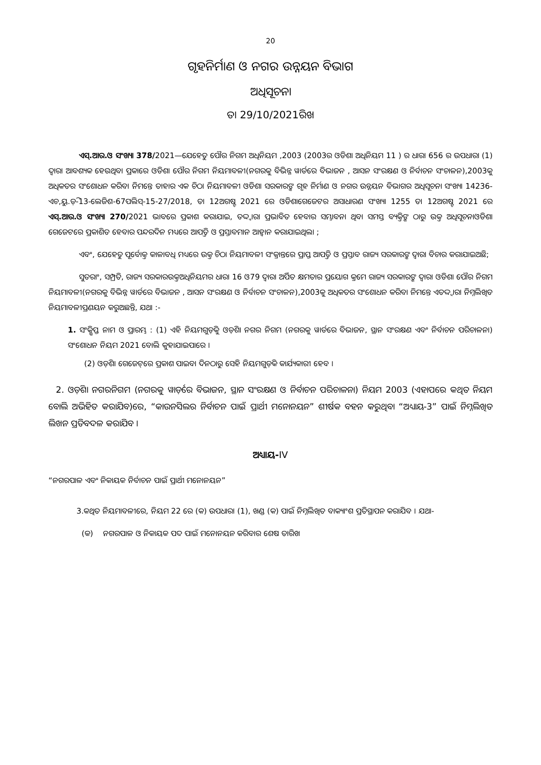20
ଗୃହନିର୍ମାଣ ଓ ନଗର ଉନ୍ନୟନ ବିଭାଗ
ଅଧିସୂଚନା
ତା 29/10/2021ରିଖ
ଏସ୍.ଆର.ଓ ସଂଖ୍ୟା 378/2021—ଯେହେତୁ ପୌର ନିଗମ ଅଧିନିୟମ ,2003 (2003ର ଓଡିଶା ଅଧିନିୟମ 11 ) ର ଧାରା 656 ର ଉପଧାରା (1) ଦ୍ୱାରା ଆବଶ୍ୟକ ହେଉଥିବା ପ୍ରକାରେ ଓଡିଶା ପୌର ନିଗମ ନିୟମାବଳୀ(ନଗରକୁ ବିଭିନ୍ନ ୱାର୍ଡରେ ବିଭାଜନ , ଆସନ ସଂରକ୍ଷଣ ଓ ନିର୍ବାଚନ ସଂଚାଳନ),2003କୁ ଅଧିକତର ସଂଶୋଧନ କରିବା ନିମନ୍ତେ ତାହାର ଏକ ଚିଠା ନିୟମାବଳୀ ଓଡିଶା ସରକାରଙ୍କ ଗୃହ ନିର୍ମାଣ ଓ ନଗର ଉନ୍ନୟନ ବିଭାଗର ଅଧିସୂଚନା ସଂଖ୍ୟା 14236-ଏଚ,ୟୁ.ଡ଼ି-13-ଲେଜିଶ-67ପଲିସ୍-15-27/2018, ତା 12ଅଗଷ୍ଟ 2021 ରେ ଓଡିଶାଗେଜେଟର ଅସାଧାରଣ ସଂଖ୍ୟା 1255 ତା 12ଅଗଷ୍ଟ 2021 ରେ ଏସ୍.ଆର.ଓ ସଂଖ୍ୟା 270/2021 ଭାବରେ ପ୍ରକାଶ କରାଯାଇ, ତଦ୍ଦ୍ୱାରା ପ୍ରଭାବିତ ହେବାର ସମ୍ଭାବନା ଥିବା ସମସ୍ତ ବ୍ୟକ୍ତିଙ୍କ ଠାରୁ ଉକ୍ତ ଅଧିସୂଚନାଓଡିଶା ଗେଜେଟରେ ପ୍ରକାଶିତ ହେବାର ପନ୍ଦରଦିନ ମଧ୍ୟରେ ଆପତ୍ତି ଓ ପ୍ରସ୍ତାବମାନ ଆହ୍ୱାନ କରାଯାଇଥିଲା ;
ଏବଂ, ଯେହେତୁ ପୂର୍ବୋକ୍ତ କାଳାବଧି ମଧ୍ୟରେ ଉକ୍ତ ଚିଠା ନିୟମାବଳୀ ସଂକ୍ରାନ୍ତରେ ପ୍ରାପ୍ତ ଆପତ୍ତି ଓ ପ୍ରସ୍ତାବ ରାଜ୍ୟ ସରକାରଙ୍କ ଦ୍ୱାରା ବିଚାର କରାଯାଇଅଛି;
ସୁତରାଂ, ସମ୍ପ୍ରତି, ରାଜ୍ୟ ସରକାରଉକ୍ତଅଧିନିୟମର ଧାରା 16 ଓ79 ଦ୍ୱାରା ଅର୍ପିତ କ୍ଷମତାର ପ୍ରୟୋଗ କ୍ରମେ ରାଜ୍ୟ ସରକାରଙ୍କ ଦ୍ୱାରା ଓଡିଶା ପୌର ନିଗମ ନିୟମାବଳୀ(ନଗରକୁ ବିଭିନ୍ନ ୱାର୍ଡରେ ବିଭାଜନ , ଆସନ ସଂରକ୍ଷଣ ଓ ନିର୍ବାଚନ ସଂଚାଳନ),2003କୁ ଅଧିକତର ସଂଶୋଧନ କରିବା ନିମନ୍ତେ ଏତଦ୍ଦ୍ୱାରା ନିମ୍ନଲିଖିତ ନିୟମାବଳୀପ୍ରଣୟନ କରୁଅଛନ୍ତି, ଯଥା :-
1. ସଂକ୍ଷିପ୍ତ ନାମ ଓ ପ୍ରାରମ୍ଭ : (1) ଏହି ନିୟମଗୁଡ଼ିକୁ ଓଡ଼ିଶା ନଗର ନିଗମ (ନଗରକୁ ୱାର୍ଡରେ ବିଭାଜନ, ସ୍ଥାନ ସଂରକ୍ଷଣ ଏବଂ ନିର୍ବାଚନ ପରିଚାଳନା) ସଂଶୋଧନ ନିୟମ 2021 ବୋଲି କୁହାଯାଇପାରେ ।
(2) ଓଡ଼ିଶା ଗେଜେଟ୍‌ରେ ପ୍ରକାଶ ପାଇବା ଦିନଠାରୁ ସେହି ନିୟମଗୁଡ଼ିକ କାର୍ଯ୍ୟକାରୀ ହେବ ।
2. ଓଡ଼ିଶା ନଗରନିଗମ (ନଗରକୁ ୱାର୍ଡ଼ରେ ବିଭାଜନ, ସ୍ଥାନ ସଂରକ୍ଷଣ ଓ ନିର୍ବାଚନ ପରିଚାଳନା) ନିୟମ 2003 (ଏହାପରେ କଥିତ ନିୟମ ବୋଲି ଅଭିହିତ କରାଯିବ)ରେ, “କାଉନସିଲର ନିର୍ବାଚନ ପାଇଁ ପ୍ରାର୍ଥୀ ମନୋନୟନ” ଶୀର୍ଷକ ବହନ କରୁଥିବା “ଅଧ୍ୟାୟ-3” ପାଇଁ ନିମ୍ନଲିଖିତ ଲିଖନ ପ୍ରତିବଦଳ କରାଯିବ ।
ଅଧ୍ୟାୟ-IV
“ନଗରପାଳ ଏବଂ ନିକାୟକ ନିର୍ବାଚନ ପାଇଁ ପ୍ରାର୍ଥୀ ମନୋନୟନ”
3.କଥିତ ନିୟମାବଳୀରେ, ନିୟମ 22 ରେ (କ) ଉପଧାରା (1), ଖଣ୍ଡ (କ) ପାଇଁ ନିମ୍ନଲିଖିତ ବାକ୍ୟାଂଶ ପ୍ରତିସ୍ଥାପନ କରାଯିବ । ଯଥା-
(କ) ନଗରପାଳ ଓ ନିକାୟକ ପଦ ପାଇଁ ମନୋନୟନ କରିବାର ଶେଷ ତାରିଖ